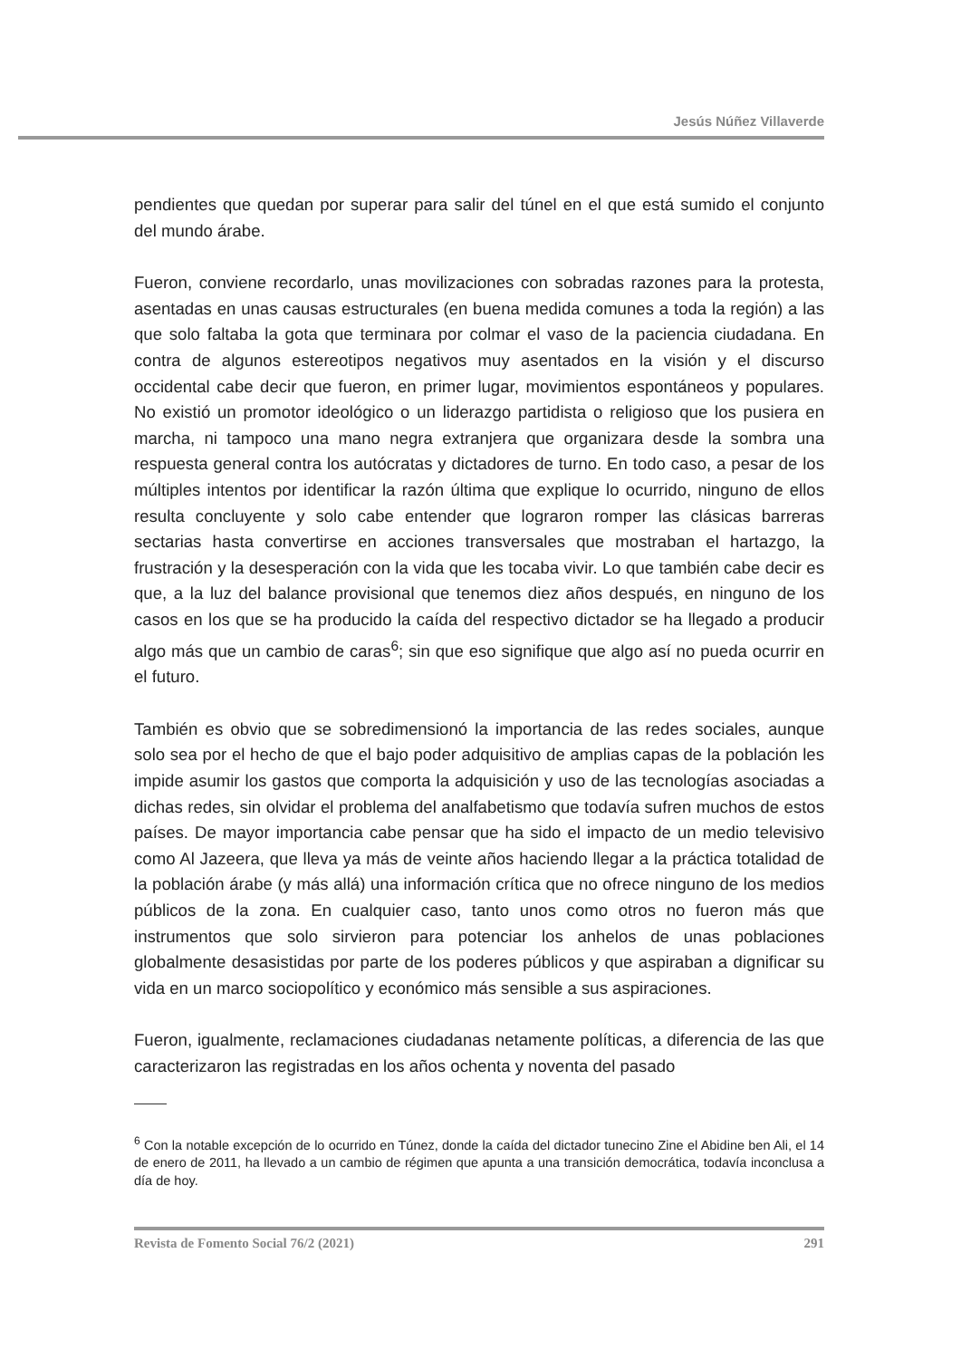Jesús Núñez Villaverde
pendientes que quedan por superar para salir del túnel en el que está sumido el conjunto del mundo árabe.
Fueron, conviene recordarlo, unas movilizaciones con sobradas razones para la protesta, asentadas en unas causas estructurales (en buena medida comunes a toda la región) a las que solo faltaba la gota que terminara por colmar el vaso de la paciencia ciudadana. En contra de algunos estereotipos negativos muy asentados en la visión y el discurso occidental cabe decir que fueron, en primer lugar, movimientos espontáneos y populares. No existió un promotor ideológico o un liderazgo partidista o religioso que los pusiera en marcha, ni tampoco una mano negra extranjera que organizara desde la sombra una respuesta general contra los autócratas y dictadores de turno. En todo caso, a pesar de los múltiples intentos por identificar la razón última que explique lo ocurrido, ninguno de ellos resulta concluyente y solo cabe entender que lograron romper las clásicas barreras sectarias hasta convertirse en acciones transversales que mostraban el hartazgo, la frustración y la desesperación con la vida que les tocaba vivir. Lo que también cabe decir es que, a la luz del balance provisional que tenemos diez años después, en ninguno de los casos en los que se ha producido la caída del respectivo dictador se ha llegado a producir algo más que un cambio de caras<sup>6</sup>; sin que eso signifique que algo así no pueda ocurrir en el futuro.
También es obvio que se sobredimensionó la importancia de las redes sociales, aunque solo sea por el hecho de que el bajo poder adquisitivo de amplias capas de la población les impide asumir los gastos que comporta la adquisición y uso de las tecnologías asociadas a dichas redes, sin olvidar el problema del analfabetismo que todavía sufren muchos de estos países. De mayor importancia cabe pensar que ha sido el impacto de un medio televisivo como Al Jazeera, que lleva ya más de veinte años haciendo llegar a la práctica totalidad de la población árabe (y más allá) una información crítica que no ofrece ninguno de los medios públicos de la zona. En cualquier caso, tanto unos como otros no fueron más que instrumentos que solo sirvieron para potenciar los anhelos de unas poblaciones globalmente desasistidas por parte de los poderes públicos y que aspiraban a dignificar su vida en un marco sociopolítico y económico más sensible a sus aspiraciones.
Fueron, igualmente, reclamaciones ciudadanas netamente políticas, a diferencia de las que caracterizaron las registradas en los años ochenta y noventa del pasado
<sup>6</sup> Con la notable excepción de lo ocurrido en Túnez, donde la caída del dictador tunecino Zine el Abidine ben Ali, el 14 de enero de 2011, ha llevado a un cambio de régimen que apunta a una transición democrática, todavía inconclusa a día de hoy.
Revista de Fomento Social 76/2 (2021) 291